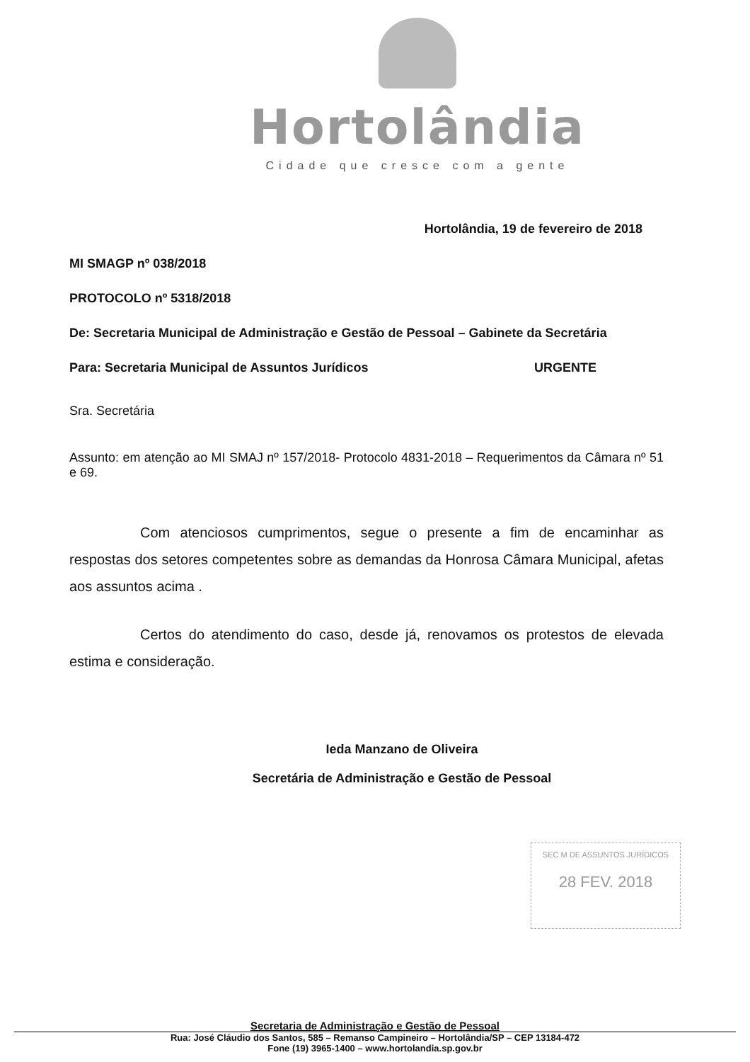Hortolândia
Cidade que cresce com a gente
Hortolândia, 19 de fevereiro de 2018
MI SMAGP nº 038/2018
PROTOCOLO nº 5318/2018
De: Secretaria Municipal de Administração e Gestão de Pessoal – Gabinete da Secretária
Para: Secretaria Municipal de Assuntos Jurídicos URGENTE
Sra. Secretária
Assunto: em atenção ao MI SMAJ nº 157/2018- Protocolo 4831-2018 – Requerimentos da Câmara nº 51 e 69.
Com atenciosos cumprimentos, segue o presente a fim de encaminhar as respostas dos setores competentes sobre as demandas da Honrosa Câmara Municipal, afetas aos assuntos acima .
Certos do atendimento do caso, desde já, renovamos os protestos de elevada estima e consideração.
Ieda Manzano de Oliveira
Secretária de Administração e Gestão de Pessoal
SEC M DE ASSUNTOS JURÍDICOS
28 FEV. 2018
Secretaria de Administração e Gestão de Pessoal
Rua: José Cláudio dos Santos, 585 – Remanso Campineiro – Hortolândia/SP – CEP 13184-472
Fone (19) 3965-1400 – www.hortolandia.sp.gov.br